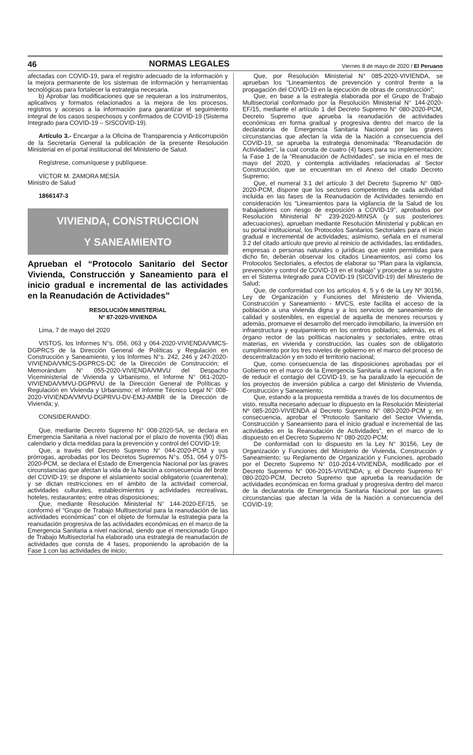46 NORMAS LEGALES Viernes 8 de mayo de 2020 / El Peruano
afectadas con COVID-19, para el registro adecuado de la información y la mejora permanente de los sistemas de información y herramientas tecnológicas para fortalecer la estrategia necesaria.
b) Aprobar las modificaciones que se requieran a los instrumentos, aplicativos y formatos relacionados a la mejora de los procesos, registros y accesos a la información para garantizar el seguimiento integral de los casos sospechosos y confirmados de COVID-19 (Sistema Integrado para COVID-19 – SISCOVID-19).
Artículo 3.- Encargar a la Oficina de Transparencia y Anticorrupción de la Secretaría General la publicación de la presente Resolución Ministerial en el portal institucional del Ministerio de Salud.
Regístrese, comuníquese y publíquese.
VÍCTOR M. ZAMORA MESÍA
Ministro de Salud
1866147-3
VIVIENDA, CONSTRUCCION
Y SANEAMIENTO
Aprueban el “Protocolo Sanitario del Sector Vivienda, Construcción y Saneamiento para el inicio gradual e incremental de las actividades en la Reanudación de Actividades”
RESOLUCIÓN MINISTERIAL
Nº 87-2020-VIVIENDA
Lima, 7 de mayo del 2020
VISTOS, los Informes N°s. 056, 063 y 064-2020-VIVIENDA/VMCS-DGPRCS de la Dirección General de Políticas y Regulación en Construcción y Saneamiento, y los Informes N°s. 242, 246 y 247-2020-VIVIENDA/VMCS-DGPRCS-DC de la Dirección de Construcción; el Memorándum N° 055-2020-VIVIENDA/VMVU del Despacho Viceministerial de Vivienda y Urbanismo, el Informe N° 061-2020-VIVIENDA/VMVU-DGPRVU de la Dirección General de Políticas y Regulación en Vivienda y Urbanismo; el Informe Técnico Legal N° 008-2020-VIVIENDA/VMVU-DGPRVU-DV-EMJ-AMBR de la Dirección de Vivienda; y,
CONSIDERANDO:
Que, mediante Decreto Supremo N° 008-2020-SA, se declara en Emergencia Sanitaria a nivel nacional por el plazo de noventa (90) días calendario y dicta medidas para la prevención y control del COVID-19;
Que, a través del Decreto Supremo N° 044-2020-PCM y sus prórrogas, aprobadas por los Decretos Supremos N°s. 051, 064 y 075-2020-PCM, se declara el Estado de Emergencia Nacional por las graves circunstancias que afectan la vida de la Nación a consecuencia del brote del COVID-19; se dispone el aislamiento social obligatorio (cuarentena); y se dictan restricciones en el ámbito de la actividad comercial, actividades culturales, establecimientos y actividades recreativas, hoteles, restaurantes; entre otras disposiciones;
Que, mediante Resolución Ministerial N° 144-2020-EF/15, se conformó el “Grupo de Trabajo Multisectorial para la reanudación de las actividades económicas” con el objeto de formular la estrategia para la reanudación progresiva de las actividades económicas en el marco de la Emergencia Sanitaria a nivel nacional, siendo que el mencionado Grupo de Trabajo Multisectorial ha elaborado una estrategia de reanudación de actividades que consta de 4 fases, proponiendo la aprobación de la Fase 1 con las actividades de inicio;
Que, por Resolución Ministerial N° 085-2020-VIVIENDA, se aprueban los “Lineamientos de prevención y control frente a la propagación del COVID-19 en la ejecución de obras de construcción”;
Que, en base a la estrategia elaborada por el Grupo de Trabajo Multisectorial conformado por la Resolución Ministerial N° 144-2020-EF/15, mediante el artículo 1 del Decreto Supremo N° 080-2020-PCM, Decreto Supremo que aprueba la reanudación de actividades económicas en forma gradual y progresiva dentro del marco de la declaratoria de Emergencia Sanitaria Nacional por las graves circunstancias que afectan la vida de la Nación a consecuencia del COVID-19, se aprueba la estrategia denominada: “Reanudación de Actividades”, la cual consta de cuatro (4) fases para su implementación; la Fase 1 de la “Reanudación de Actividades”, se inicia en el mes de mayo del 2020, y contempla actividades relacionadas al Sector Construcción, que se encuentran en el Anexo del citado Decreto Supremo;
Que, el numeral 3.1 del artículo 3 del Decreto Supremo N° 080-2020-PCM, dispone que los sectores competentes de cada actividad incluida en las fases de la Reanudación de Actividades teniendo en consideración los “Lineamientos para la vigilancia de la Salud de los trabajadores con riesgo de exposición a COVID-19”, aprobados por Resolución Ministerial N° 239-2020-MINSA (y sus posteriores adecuaciones), aprueban mediante Resolución Ministerial y publican en su portal institucional, los Protocolos Sanitarios Sectoriales para el inicio gradual e incremental de actividades; asimismo, señala en el numeral 3.2 del citado artículo que previo al reinicio de actividades, las entidades, empresas o personas naturales o jurídicas que estén permitidas para dicho fin, deberán observar los citados Lineamientos, así como los Protocolos Sectoriales, a efectos de elaborar su “Plan para la vigilancia, prevención y control de COVID-19 en el trabajo” y proceder a su registro en el Sistema Integrado para COVID-19 (SICOVID-19) del Ministerio de Salud;
Que, de conformidad con los artículos 4, 5 y 6 de la Ley Nº 30156, Ley de Organización y Funciones del Ministerio de Vivienda, Construcción y Saneamiento - MVCS, este facilita el acceso de la población a una vivienda digna y a los servicios de saneamiento de calidad y sostenibles, en especial de aquella de menores recursos y además, promueve el desarrollo del mercado inmobiliario, la inversión en infraestructura y equipamiento en los centros poblados; además, es el órgano rector de las políticas nacionales y sectoriales, entre otras materias, en vivienda y construcción, las cuales son de obligatorio cumplimiento por los tres niveles de gobierno en el marco del proceso de descentralización y en todo el territorio nacional;
Que, como consecuencia de las disposiciones aprobadas por el Gobierno en el marco de la Emergencia Sanitaria a nivel nacional, a fin de reducir el contagio del COVID-19, se ha paralizado la ejecución de los proyectos de inversión pública a cargo del Ministerio de Vivienda, Construcción y Saneamiento;
Que, estando a la propuesta remitida a través de los documentos de visto, resulta necesario adecuar lo dispuesto en la Resolución Ministerial Nº 085-2020-VIVIENDA al Decreto Supremo N° 080-2020-PCM y, en consecuencia, aprobar el “Protocolo Sanitario del Sector Vivienda, Construcción y Saneamiento para el inicio gradual e incremental de las actividades en la Reanudación de Actividades”, en el marco de lo dispuesto en el Decreto Supremo N° 080-2020-PCM;
De conformidad con lo dispuesto en la Ley N° 30156, Ley de Organización y Funciones del Ministerio de Vivienda, Construcción y Saneamiento; su Reglamento de Organización y Funciones, aprobado por el Decreto Supremo N° 010-2014-VIVIENDA, modificado por el Decreto Supremo N° 006-2015-VIVIENDA; y, el Decreto Supremo N° 080-2020-PCM, Decreto Supremo que aprueba la reanudación de actividades económicas en forma gradual y progresiva dentro del marco de la declaratoria de Emergencia Sanitaria Nacional por las graves circunstancias que afectan la vida de la Nación a consecuencia del COVID-19;